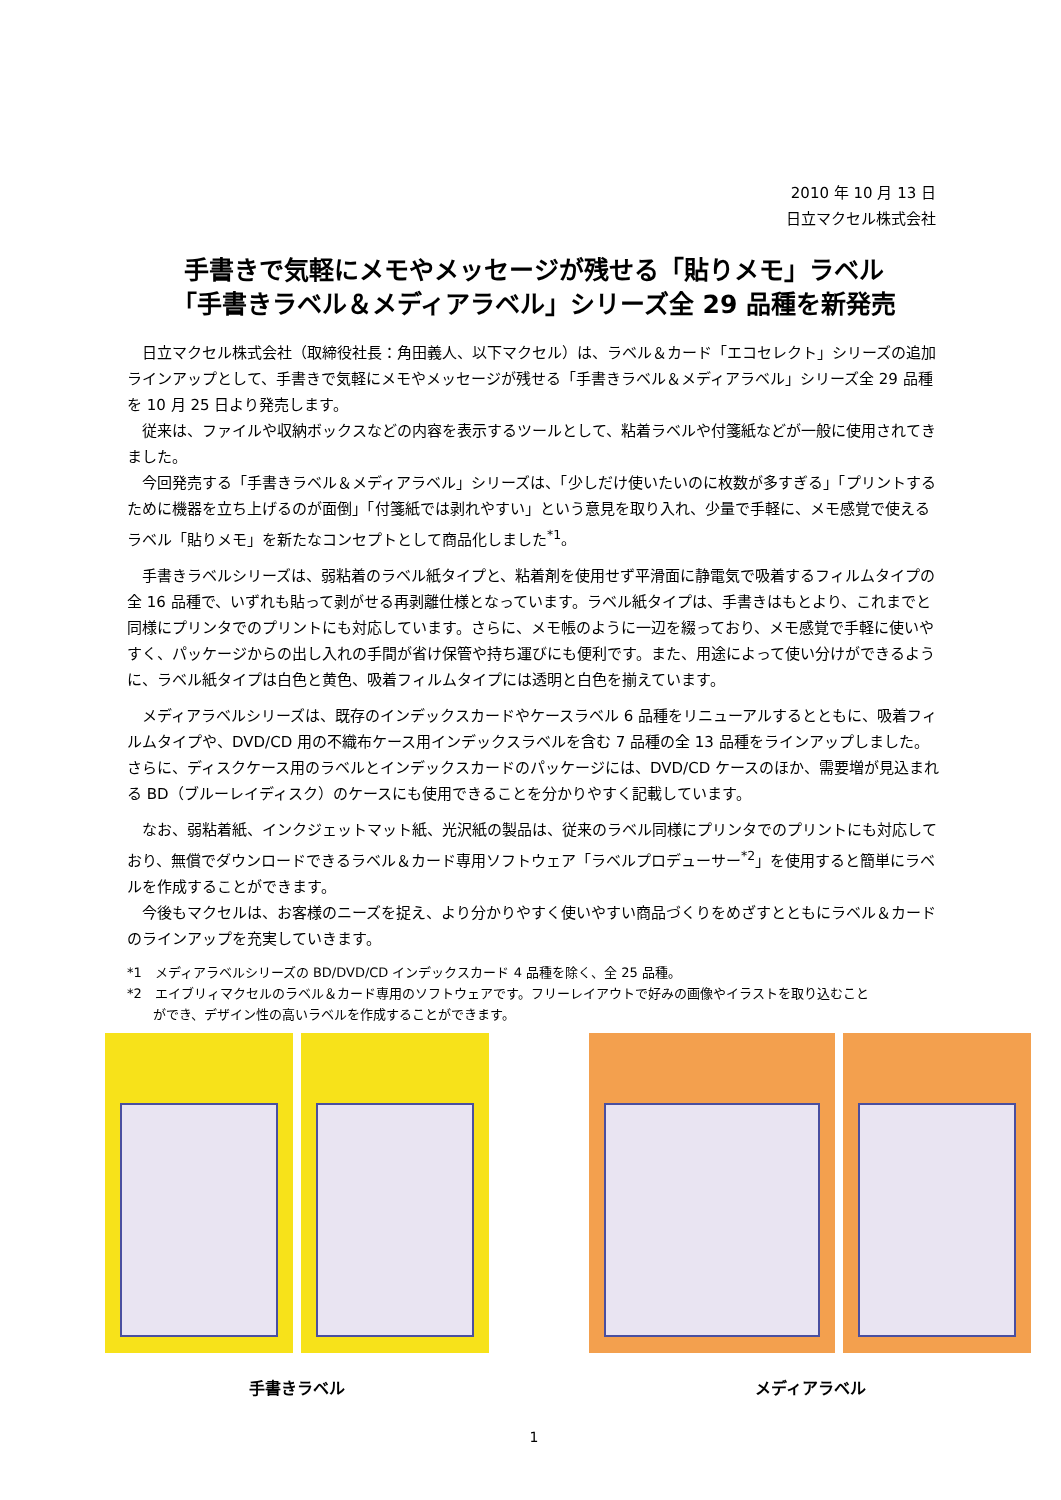2010 年 10 月 13 日
日立マクセル株式会社
手書きで気軽にメモやメッセージが残せる「貼りメモ」ラベル
「手書きラベル＆メディアラベル」シリーズ全 29 品種を新発売
日立マクセル株式会社（取締役社長：角田義人、以下マクセル）は、ラベル＆カード「エコセレクト」シリーズの追加ラインアップとして、手書きで気軽にメモやメッセージが残せる「手書きラベル＆メディアラベル」シリーズ全 29 品種を 10 月 25 日より発売します。
従来は、ファイルや収納ボックスなどの内容を表示するツールとして、粘着ラベルや付箋紙などが一般に使用されてきました。
今回発売する「手書きラベル＆メディアラベル」シリーズは、「少しだけ使いたいのに枚数が多すぎる」「プリントするために機器を立ち上げるのが面倒」「付箋紙では剥れやすい」という意見を取り入れ、少量で手軽に、メモ感覚で使えるラベル「貼りメモ」を新たなコンセプトとして商品化しました<sup>*1</sup>。
手書きラベルシリーズは、弱粘着のラベル紙タイプと、粘着剤を使用せず平滑面に静電気で吸着するフィルムタイプの全 16 品種で、いずれも貼って剥がせる再剥離仕様となっています。ラベル紙タイプは、手書きはもとより、これまでと同様にプリンタでのプリントにも対応しています。さらに、メモ帳のように一辺を綴っており、メモ感覚で手軽に使いやすく、パッケージからの出し入れの手間が省け保管や持ち運びにも便利です。また、用途によって使い分けができるように、ラベル紙タイプは白色と黄色、吸着フィルムタイプには透明と白色を揃えています。
メディアラベルシリーズは、既存のインデックスカードやケースラベル 6 品種をリニューアルするとともに、吸着フィルムタイプや、DVD/CD 用の不織布ケース用インデックスラベルを含む 7 品種の全 13 品種をラインアップしました。さらに、ディスクケース用のラベルとインデックスカードのパッケージには、DVD/CD ケースのほか、需要増が見込まれる BD（ブルーレイディスク）のケースにも使用できることを分かりやすく記載しています。
なお、弱粘着紙、インクジェットマット紙、光沢紙の製品は、従来のラベル同様にプリンタでのプリントにも対応しており、無償でダウンロードできるラベル＆カード専用ソフトウェア「ラベルプロデューサー<sup>*2</sup>」を使用すると簡単にラベルを作成することができます。
今後もマクセルは、お客様のニーズを捉え、より分かりやすく使いやすい商品づくりをめざすとともにラベル＆カードのラインアップを充実していきます。
*1　メディアラベルシリーズの BD/DVD/CD インデックスカード 4 品種を除く、全 25 品種。
*2　エイブリィマクセルのラベル＆カード専用のソフトウェアです。フリーレイアウトで好みの画像やイラストを取り込むこと
　　ができ、デザイン性の高いラベルを作成することができます。
手書きラベル メディアラベル
1